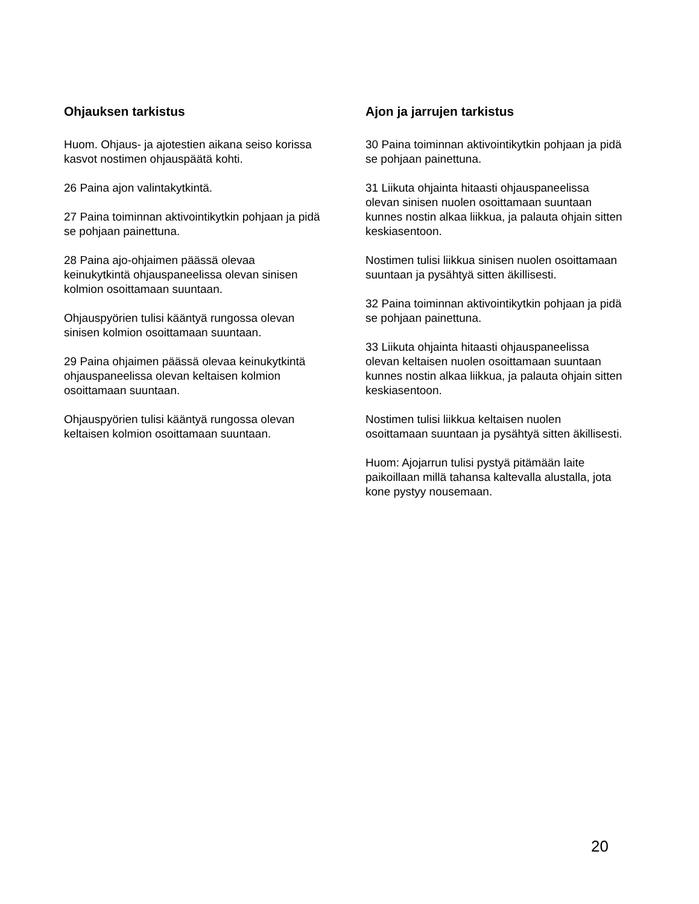Ohjauksen tarkistus
Huom. Ohjaus- ja ajotestien aikana seiso korissa kasvot nostimen ohjauspäätä kohti.
26 Paina ajon valintakytkintä.
27 Paina toiminnan aktivointikytkin pohjaan ja pidä se pohjaan painettuna.
28 Paina ajo-ohjaimen päässä olevaa keinukytkintä ohjauspaneelissa olevan sinisen kolmion osoittamaan suuntaan.
Ohjauspyörien tulisi kääntyä rungossa olevan sinisen kolmion osoittamaan suuntaan.
29 Paina ohjaimen päässä olevaa keinukytkintä ohjauspaneelissa olevan keltaisen kolmion osoittamaan suuntaan.
Ohjauspyörien tulisi kääntyä rungossa olevan keltaisen kolmion osoittamaan suuntaan.
Ajon ja jarrujen tarkistus
30 Paina toiminnan aktivointikytkin pohjaan ja pidä se pohjaan painettuna.
31 Liikuta ohjainta hitaasti ohjauspaneelissa olevan sinisen nuolen osoittamaan suuntaan kunnes nostin alkaa liikkua, ja palauta ohjain sitten keskiasentoon.
Nostimen tulisi liikkua sinisen nuolen osoittamaan suuntaan ja pysähtyä sitten äkillisesti.
32 Paina toiminnan aktivointikytkin pohjaan ja pidä se pohjaan painettuna.
33 Liikuta ohjainta hitaasti ohjauspaneelissa olevan keltaisen nuolen osoittamaan suuntaan kunnes nostin alkaa liikkua, ja palauta ohjain sitten keskiasentoon.
Nostimen tulisi liikkua keltaisen nuolen osoittamaan suuntaan ja pysähtyä sitten äkillisesti.
Huom: Ajojarrun tulisi pystyä pitämään laite paikoillaan millä tahansa kaltevalla alustalla, jota kone pystyy nousemaan.
20